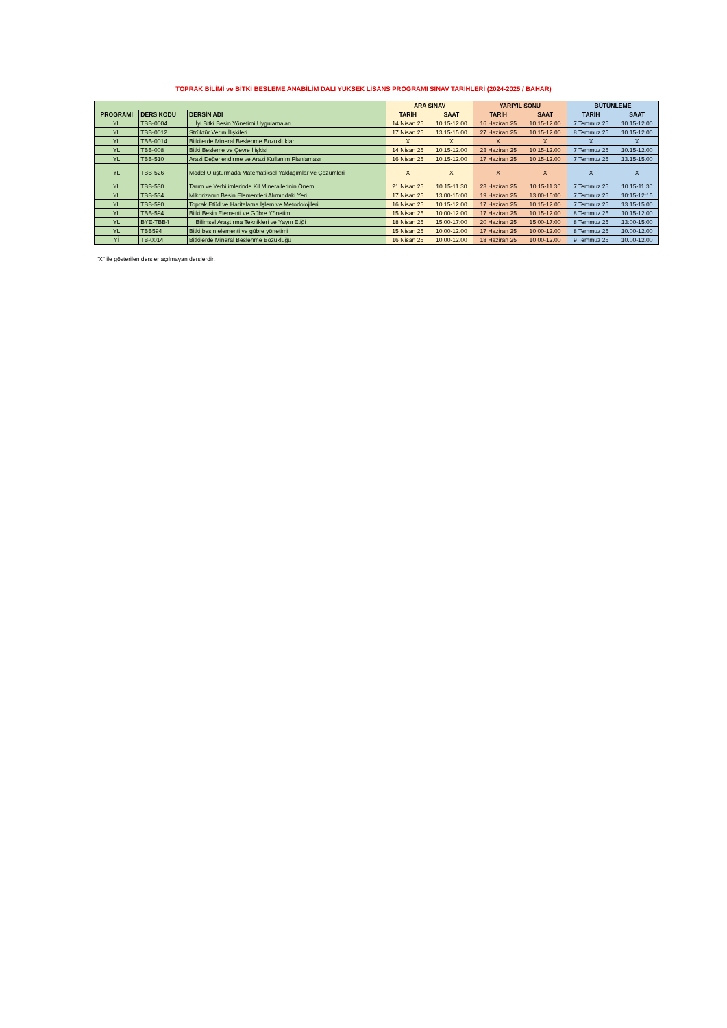TOPRAK BİLİMİ ve BİTKİ BESLEME ANABİLİM DALI YÜKSEK LİSANS PROGRAMI SINAV TARİHLERİ (2024-2025 / BAHAR)
| | | | ARA SINAV | | YARIYIL SONU | | BÜTÜNLEME | |
| --- | --- | --- | --- | --- | --- | --- | --- | --- |
| PROGRAMI | DERS KODU | DERSİN ADI | TARİH | SAAT | TARİH | SAAT | TARİH | SAAT |
| YL | TBB-0004 | İyi Bitki Besin Yönetimi Uygulamaları | 14 Nisan 25 | 10.15-12.00 | 16 Haziran 25 | 10.15-12.00 | 7 Temmuz 25 | 10.15-12.00 |
| YL | TBB-0012 | Strüktür Verim İlişkileri | 17 Nisan 25 | 13.15-15.00 | 27 Haziran 25 | 10.15-12.00 | 8 Temmuz 25 | 10.15-12.00 |
| YL | TBB-0014 | Bitkilerde Mineral Beslenme Bozuklukları | X | X | X | X | X | X |
| YL | TBB-008 | Bitki Besleme ve Çevre İlişkisi | 14 Nisan 25 | 10.15-12.00 | 23 Haziran 25 | 10.15-12.00 | 7 Temmuz 25 | 10.15-12.00 |
| YL | TBB-510 | Arazi Değerlendirme ve Arazi Kullanım Planlaması | 16 Nisan 25 | 10.15-12.00 | 17 Haziran 25 | 10.15-12.00 | 7 Temmuz 25 | 13.15-15.00 |
| YL | TBB-526 | Model Oluşturmada Matematiksel Yaklaşımlar ve Çözümleri | X | X | X | X | X | X |
| YL | TBB-530 | Tarım ve Yerbilimlerinde Kil Minerallerinin Önemi | 21 Nisan 25 | 10.15-11.30 | 23 Haziran 25 | 10.15-11.30 | 7 Temmuz 25 | 10.15-11.30 |
| YL | TBB-534 | Mikorizanın Besin Elementleri Alımındaki Yeri | 17 Nisan 25 | 13:00-15:00 | 19 Haziran 25 | 13:00-15:00 | 7 Temmuz 25 | 10:15-12:15 |
| YL | TBB-590 | Toprak Etüd ve Haritalama İşlem ve Metodolojileri | 16 Nisan 25 | 10.15-12.00 | 17 Haziran 25 | 10.15-12.00 | 7 Temmuz 25 | 13.15-15.00 |
| YL | TBB-594 | Bitki Besin Elementi ve Gübre Yönetimi | 15 Nisan 25 | 10.00-12.00 | 17 Haziran 25 | 10.15-12.00 | 8 Temmuz 25 | 10.15-12.00 |
| YL | BYE-TBB4 | Bilimsel Araştırma Teknikleri ve Yayın Etiği | 18 Nisan 25 | 15:00-17:00 | 20 Haziran 25 | 15:00-17:00 | 8 Temmuz 25 | 13:00-15:00 |
| YL | TBB594 | Bitki besin elementi ve gübre yönetimi | 15 Nisan 25 | 10.00-12.00 | 17 Haziran 25 | 10.00-12.00 | 8 Temmuz 25 | 10.00-12.00 |
| Yİ | TB-0014 | Bitkilerde Mineral Beslenme Bozukluğu | 16 Nisan 25 | 10.00-12.00 | 18 Haziran 25 | 10.00-12.00 | 9 Temmuz 25 | 10.00-12.00 |
"X" ile gösterilen dersler açılmayan derslerdir.